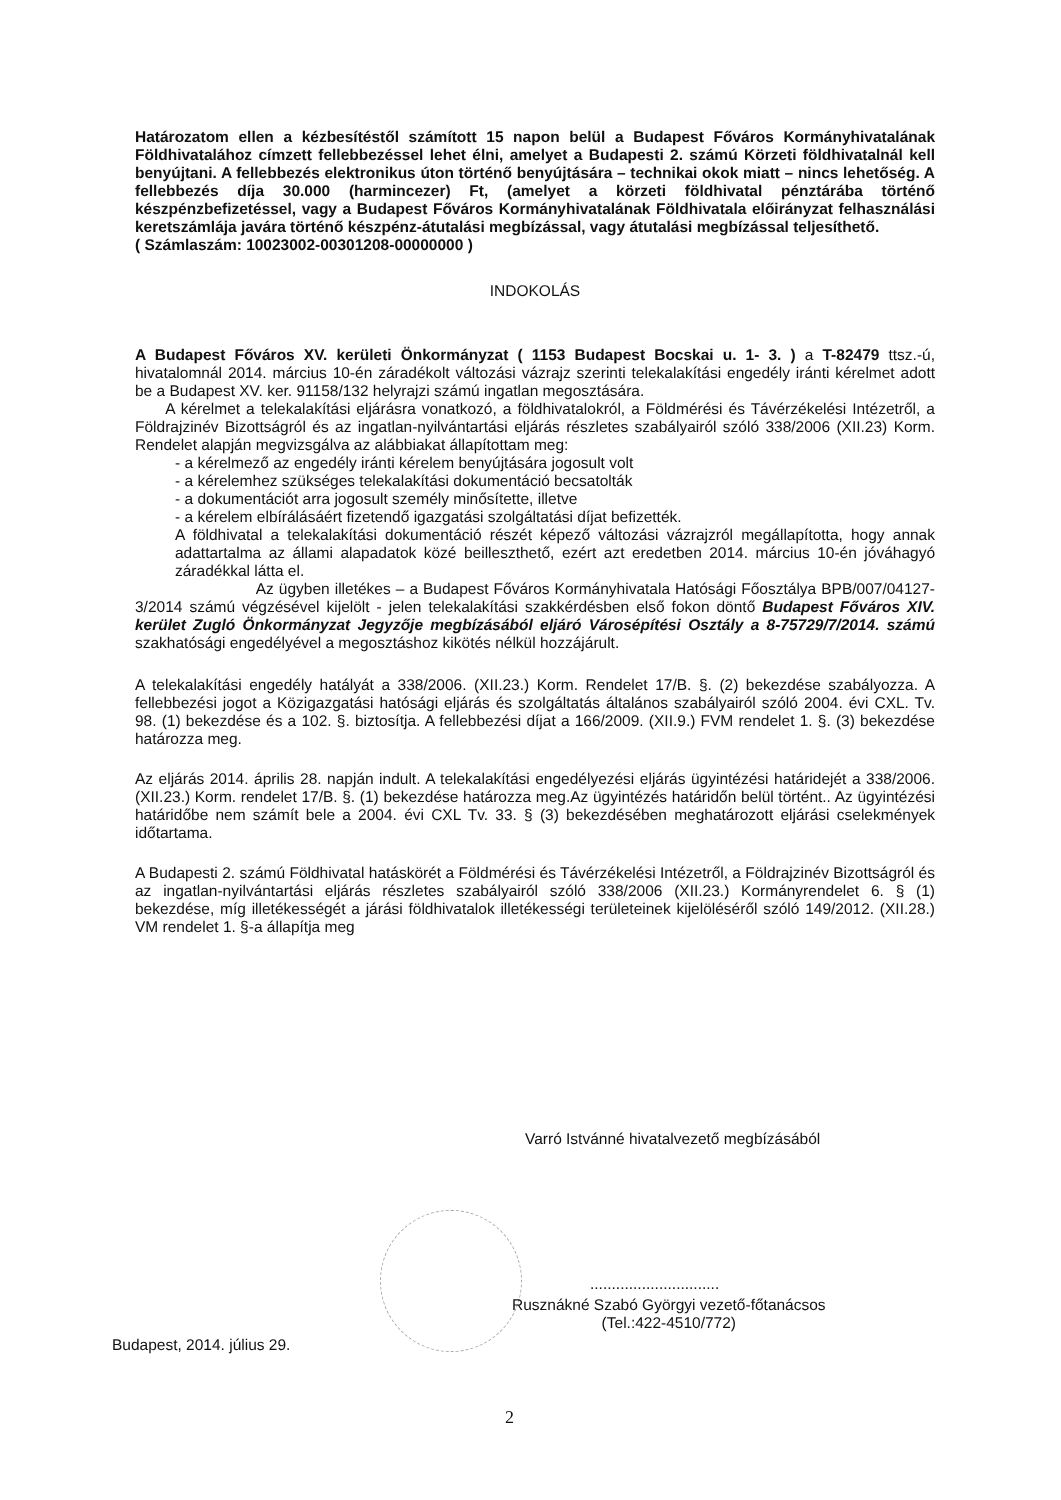Határozatom ellen a kézbesítéstől számított 15 napon belül a Budapest Főváros Kormányhivatalának Földhivatalához címzett fellebbezéssel lehet élni, amelyet a Budapesti 2. számú Körzeti földhivatalnál kell benyújtani. A fellebbezés elektronikus úton történő benyújtására – technikai okok miatt – nincs lehetőség. A fellebbezés díja 30.000 (harmincezer) Ft, (amelyet a körzeti földhivatal pénztárába történő készpénzbefizetéssel, vagy a Budapest Főváros Kormányhivatalának Földhivatala előirányzat felhasználási keretszámlája javára történő készpénz-átutalási megbízással, vagy átutalási megbízással teljesíthető.
( Számlaszám: 10023002-00301208-00000000 )
INDOKOLÁS
A Budapest Főváros XV. kerületi Önkormányzat ( 1153 Budapest Bocskai u. 1- 3. ) a T-82479 ttsz.-ú, hivatalomnál 2014. március 10-én záradékolt változási vázrajz szerinti telekalakítási engedély iránti kérelmet adott be a Budapest XV. ker. 91158/132 helyrajzi számú ingatlan megosztására.
A kérelmet a telekalakítási eljárásra vonatkozó, a földhivatalokról, a Földmérési és Távérzékelési Intézetről, a Földrajzinév Bizottságról és az ingatlan-nyilvántartási eljárás részletes szabályairól szóló 338/2006 (XII.23) Korm. Rendelet alapján megvizsgálva az alábbiakat állapítottam meg:
- a kérelmező az engedély iránti kérelem benyújtására jogosult volt
- a kérelemhez szükséges telekalakítási dokumentáció becsatolták
- a dokumentációt arra jogosult személy minősítette, illetve
- a kérelem elbírálásáért fizetendő igazgatási szolgáltatási díjat befizették.
A földhivatal a telekalakítási dokumentáció részét képező változási vázrajzról megállapította, hogy annak adattartalma az állami alapadatok közé beilleszthető, ezért azt eredetben 2014. március 10-én jóváhagyó záradékkal látta el.
Az ügyben illetékes – a Budapest Főváros Kormányhivatala Hatósági Főosztálya BPB/007/04127-3/2014 számú végzésével kijelölt - jelen telekalakítási szakkérdésben első fokon döntő Budapest Főváros XIV. kerület Zugló Önkormányzat Jegyzője megbízásából eljáró Városépítési Osztály a 8-75729/7/2014. számú szakhatósági engedélyével a megosztáshoz kikötés nélkül hozzájárult.
A telekalakítási engedély hatályát a 338/2006. (XII.23.) Korm. Rendelet 17/B. §. (2) bekezdése szabályozza. A fellebbezési jogot a Közigazgatási hatósági eljárás és szolgáltatás általános szabályairól szóló 2004. évi CXL. Tv. 98. (1) bekezdése és a 102. §. biztosítja. A fellebbezési díjat a 166/2009. (XII.9.) FVM rendelet 1. §. (3) bekezdése határozza meg.
Az eljárás 2014. április 28. napján indult. A telekalakítási engedélyezési eljárás ügyintézési határidejét a 338/2006. (XII.23.) Korm. rendelet 17/B. §. (1) bekezdése határozza meg.Az ügyintézés határidőn belül történt.. Az ügyintézési határidőbe nem számít bele a 2004. évi CXL Tv. 33. § (3) bekezdésében meghatározott eljárási cselekmények időtartama.
A Budapesti 2. számú Földhivatal hatáskörét a Földmérési és Távérzékelési Intézetről, a Földrajzinév Bizottságról és az ingatlan-nyilvántartási eljárás részletes szabályairól szóló 338/2006 (XII.23.) Kormányrendelet 6. § (1) bekezdése, míg illetékességét a járási földhivatalok illetékességi területeinek kijelöléséről szóló 149/2012. (XII.28.) VM rendelet 1. §-a állapítja meg
Varró Istvánné hivatalvezető megbízásából
..............................
Rusznákné Szabó Györgyi vezető-főtanácsos
(Tel.:422-4510/772)
Budapest, 2014. július 29.
2